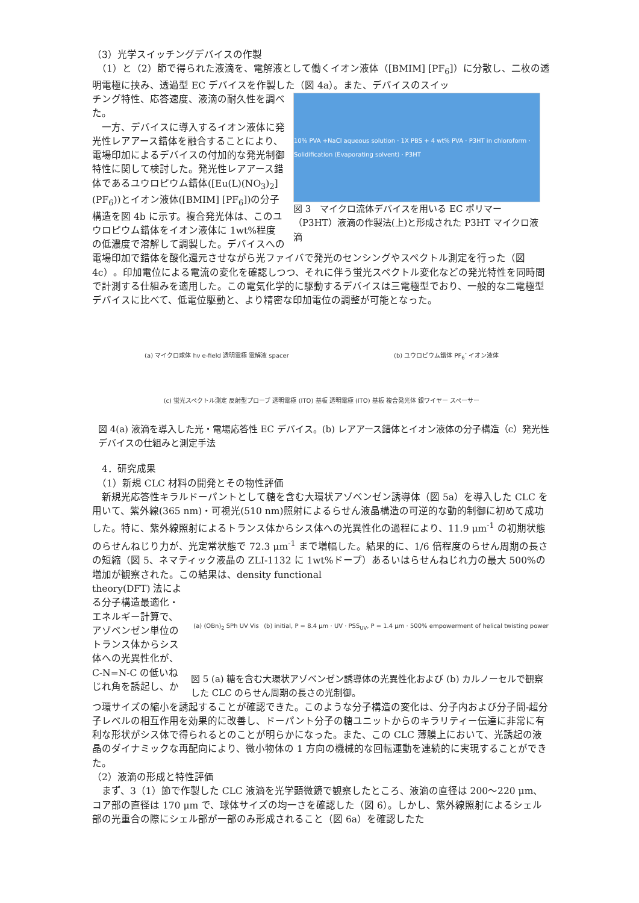（3）光学スイッチングデバイスの作製
　（1）と（2）節で得られた液滴を、電解液として働くイオン液体（[BMIM] [PF<sub>6</sub>]）に分散し、二枚の透明電極に挟み、透過型 EC デバイスを作製した（図 4a）。また、デバイスのスイッ
チング特性、応答速度、液滴の耐久性を調べた。
　一方、デバイスに導入するイオン液体に発光性レアアース錯体を融合することにより、電場印加によるデバイスの付加的な発光制御特性に関して検討した。発光性レアアース錯体であるユウロピウム錯体([Eu(L)(NO<sub>3</sub>)<sub>2</sub>](PF<sub>6</sub>))とイオン液体([BMIM] [PF<sub>6</sub>])の分子構造を図 4b に示す。複合発光体は、このユウロピウム錯体をイオン液体に 1wt%程度の低濃度で溶解して調製した。デバイスへの
10% PVA +NaCl aqueous solution · 1X PBS + 4 wt% PVA · P3HT in chloroform · Solidification (Evaporating solvent) · P3HT
図 3　マイクロ流体デバイスを用いる EC ポリマー（P3HT）液滴の作製法(上)と形成された P3HT マイクロ液滴
電場印加で錯体を酸化還元させながら光ファイバで発光のセンシングやスペクトル測定を行った（図 4c）。印加電位による電流の変化を確認しつつ、それに伴う蛍光スペクトル変化などの発光特性を同時間で計測する仕組みを適用した。この電気化学的に駆動するデバイスは三電極型でおり、一般的な二電極型デバイスに比べて、低電位駆動と、より精密な印加電位の調整が可能となった。
(a) マイクロ球体 hν e-field 透明電極 電解液 spacer (b) ユウロピウム錯体 PF<sub>6</sub><sup>-</sup> イオン液体 (c) 蛍光スペクトル測定 反射型プローブ 透明電極 (ITO) 基板 透明電極 (ITO) 基板 複合発光体 銀ワイヤー スペーサー
図 4(a) 液滴を導入した光・電場応答性 EC デバイス。(b) レアアース錯体とイオン液体の分子構造（c）発光性デバイスの仕組みと測定手法
　4．研究成果
　（1）新規 CLC 材料の開発とその物性評価
　新規光応答性キラルドーパントとして糖を含む大環状アゾベンゼン誘導体（図 5a）を導入した CLC を用いて、紫外線(365 nm)・可視光(510 nm)照射によるらせん液晶構造の可逆的な動的制御に初めて成功した。特に、紫外線照射によるトランス体からシス体への光異性化の過程により、11.9 μm<sup>-1</sup> の初期状態のらせんねじり力が、光定常状態で 72.3 μm<sup>-1</sup> まで増幅した。結果的に、1/6 倍程度のらせん周期の長さの短縮（図 5、ネマティック液晶の ZLI-1132 に 1wt%ドープ）あるいはらせんねじれ力の最大 500%の増加が観察された。この結果は、density functional
theory(DFT) 法による分子構造最適化・エネルギー計算で、アゾベンゼン単位のトランス体からシス体への光異性化が、C-N=N-C の低いねじれ角を誘起し、か
(a) (OBn)<sub>2</sub> SPh UV Vis (b) initial, P = 8.4 μm · UV · PSS<sub>UV</sub>, P = 1.4 μm · 500% empowerment of helical twisting power
図 5 (a) 糖を含む大環状アゾベンゼン誘導体の光異性化および (b) カルノーセルで観察した CLC のらせん周期の長さの光制御。
つ環サイズの縮小を誘起することが確認できた。このような分子構造の変化は、分子内および分子間-超分子レベルの相互作用を効果的に改善し、ドーパント分子の糖ユニットからのキラリティー伝達に非常に有利な形状がシス体で得られるとのことが明らかになった。また、この CLC 薄膜上において、光誘起の液晶のダイナミックな再配向により、微小物体の 1 方向の機械的な回転運動を連続的に実現することができた。
（2）液滴の形成と特性評価
　まず、3（1）節で作製した CLC 液滴を光学顕微鏡で観察したところ、液滴の直径は 200～220 μm、コア部の直径は 170 μm で、球体サイズの均一さを確認した（図 6）。しかし、紫外線照射によるシェル部の光重合の際にシェル部が一部のみ形成されること（図 6a）を確認したた